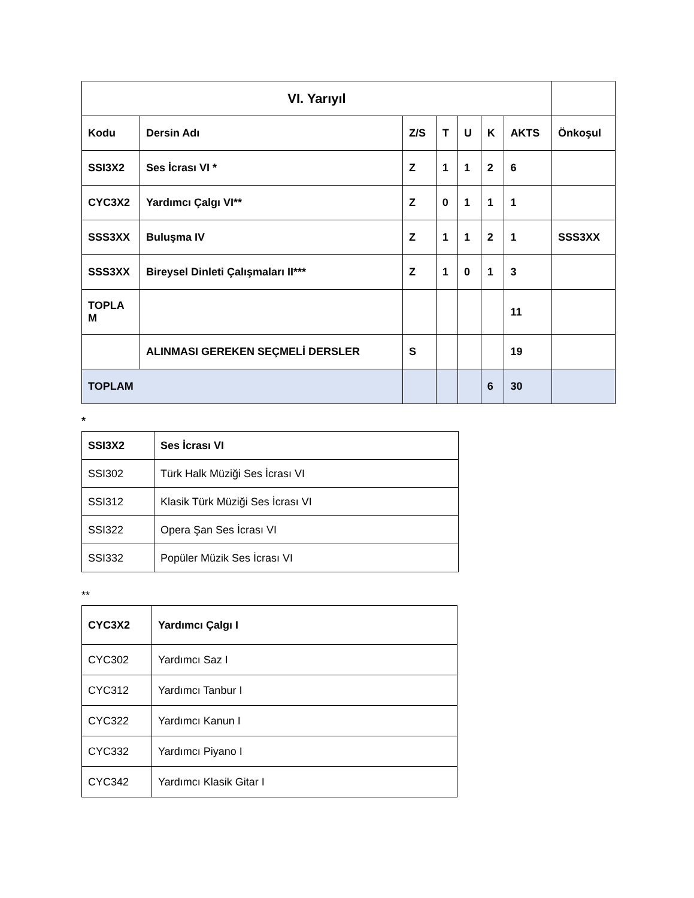| VI. Yarıyıl | | | | | | | |
| --- | --- | --- | --- | --- | --- | --- | --- |
| Kodu | Dersin Adı | Z/S | T | U | K | AKTS | Önkoşul |
| SSI3X2 | Ses İcrası VI * | Z | 1 | 1 | 2 | 6 | |
| CYC3X2 | Yardımcı Çalgı VI** | Z | 0 | 1 | 1 | 1 | |
| SSS3XX | Buluşma IV | Z | 1 | 1 | 2 | 1 | SSS3XX |
| SSS3XX | Bireysel Dinleti Çalışmaları II*** | Z | 1 | 0 | 1 | 3 | |
| TOPLA M | | | | | | 11 | |
| | ALINMASI GEREKEN SEÇMELİ DERSLER | S | | | | 19 | |
| TOPLAM | | | | | 6 | 30 | |
*
| SSI3X2 | Ses İcrası VI |
| --- | --- |
| SSI302 | Türk Halk Müziği Ses İcrası VI |
| SSI312 | Klasik Türk Müziği Ses İcrası VI |
| SSI322 | Opera Şan Ses İcrası VI |
| SSI332 | Popüler Müzik Ses İcrası VI |
**
| CYC3X2 | Yardımcı Çalgı I |
| --- | --- |
| CYC302 | Yardımcı Saz I |
| CYC312 | Yardımcı Tanbur I |
| CYC322 | Yardımcı Kanun I |
| CYC332 | Yardımcı Piyano I |
| CYC342 | Yardımcı Klasik Gitar I |